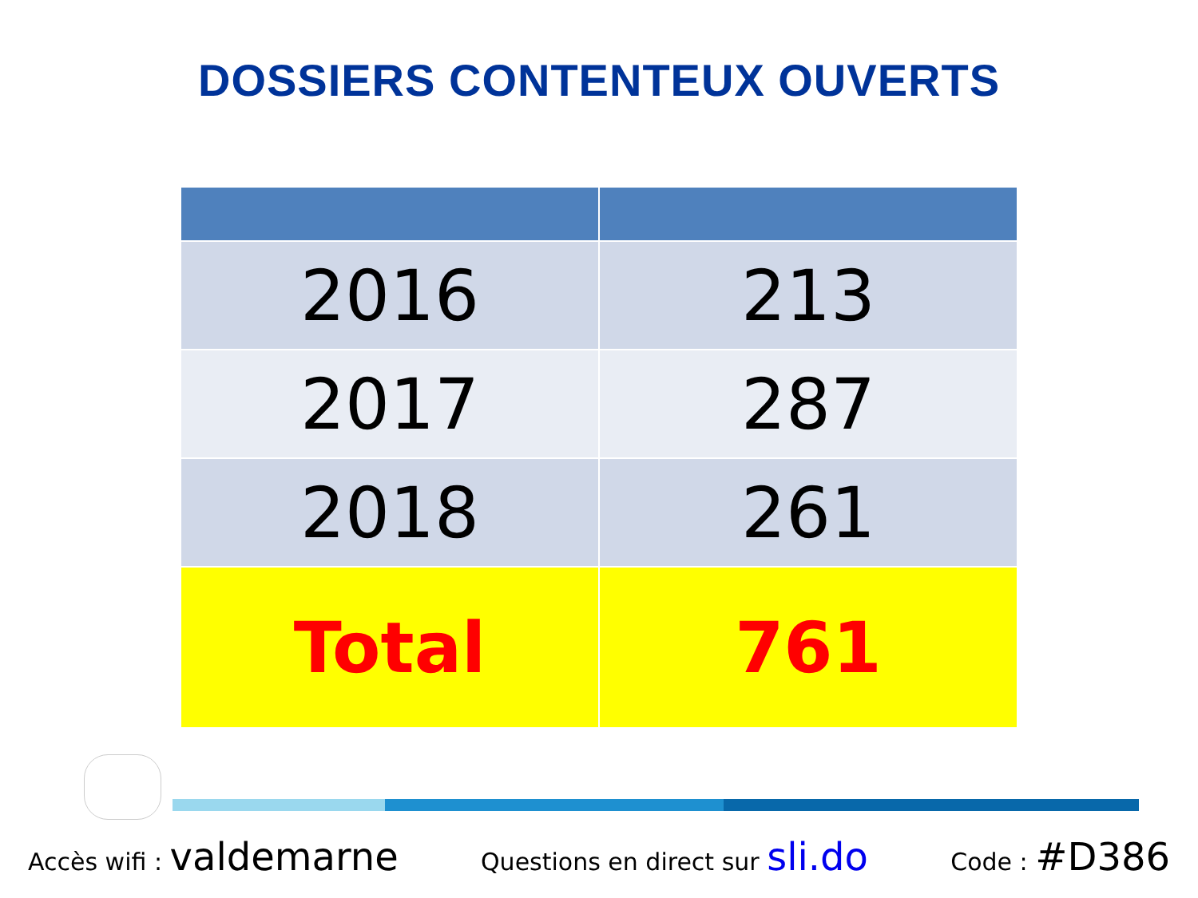DOSSIERS CONTENTEUX OUVERTS
| 2016 | 213 |
| 2017 | 287 |
| 2018 | 261 |
| Total | 761 |
Accès wifi : valdemarne Questions en direct sur sli.do Code : #D386